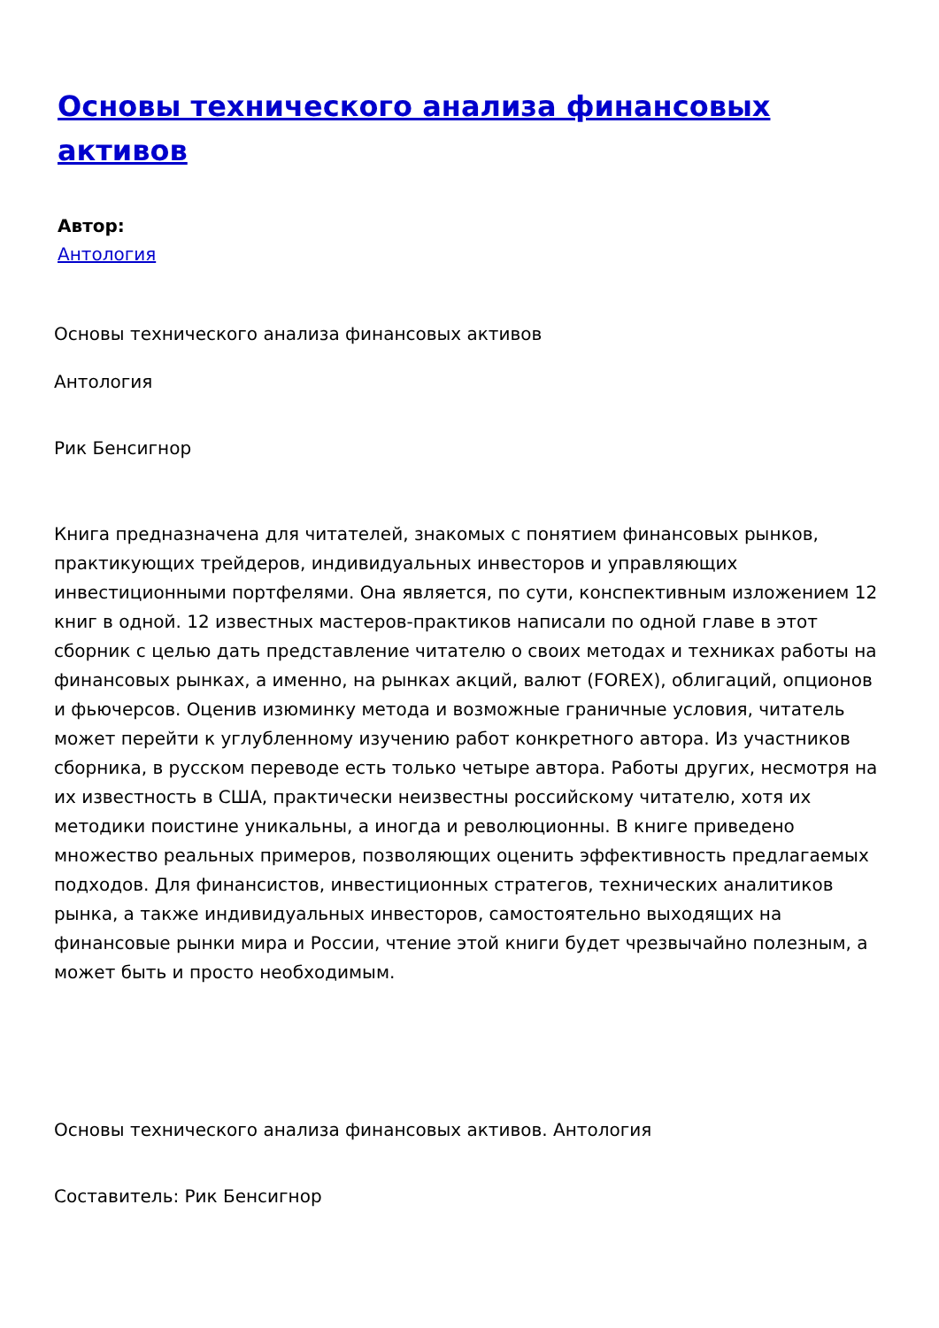Основы технического анализа финансовых активов
Автор:
Антология
Основы технического анализа финансовых активов
Антология
Рик Бенсигнор
Книга предназначена для читателей, знакомых с понятием финансовых рынков, практикующих трейдеров, индивидуальных инвесторов и управляющих инвестиционными портфелями. Она является, по сути, конспективным изложением 12 книг в одной. 12 известных мастеров-практиков написали по одной главе в этот сборник с целью дать представление читателю о своих методах и техниках работы на финансовых рынках, а именно, на рынках акций, валют (FOREX), облигаций, опционов и фьючерсов. Оценив изюминку метода и возможные граничные условия, читатель может перейти к углубленному изучению работ конкретного автора. Из участников сборника, в русском переводе есть только четыре автора. Работы других, несмотря на их известность в США, практически неизвестны российскому читателю, хотя их методики поистине уникальны, а иногда и революционны. В книге приведено множество реальных примеров, позволяющих оценить эффективность предлагаемых подходов. Для финансистов, инвестиционных стратегов, технических аналитиков рынка, а также индивидуальных инвесторов, самостоятельно выходящих на финансовые рынки мира и России, чтение этой книги будет чрезвычайно полезным, а может быть и просто необходимым.
Основы технического анализа финансовых активов. Антология
Составитель: Рик Бенсигнор